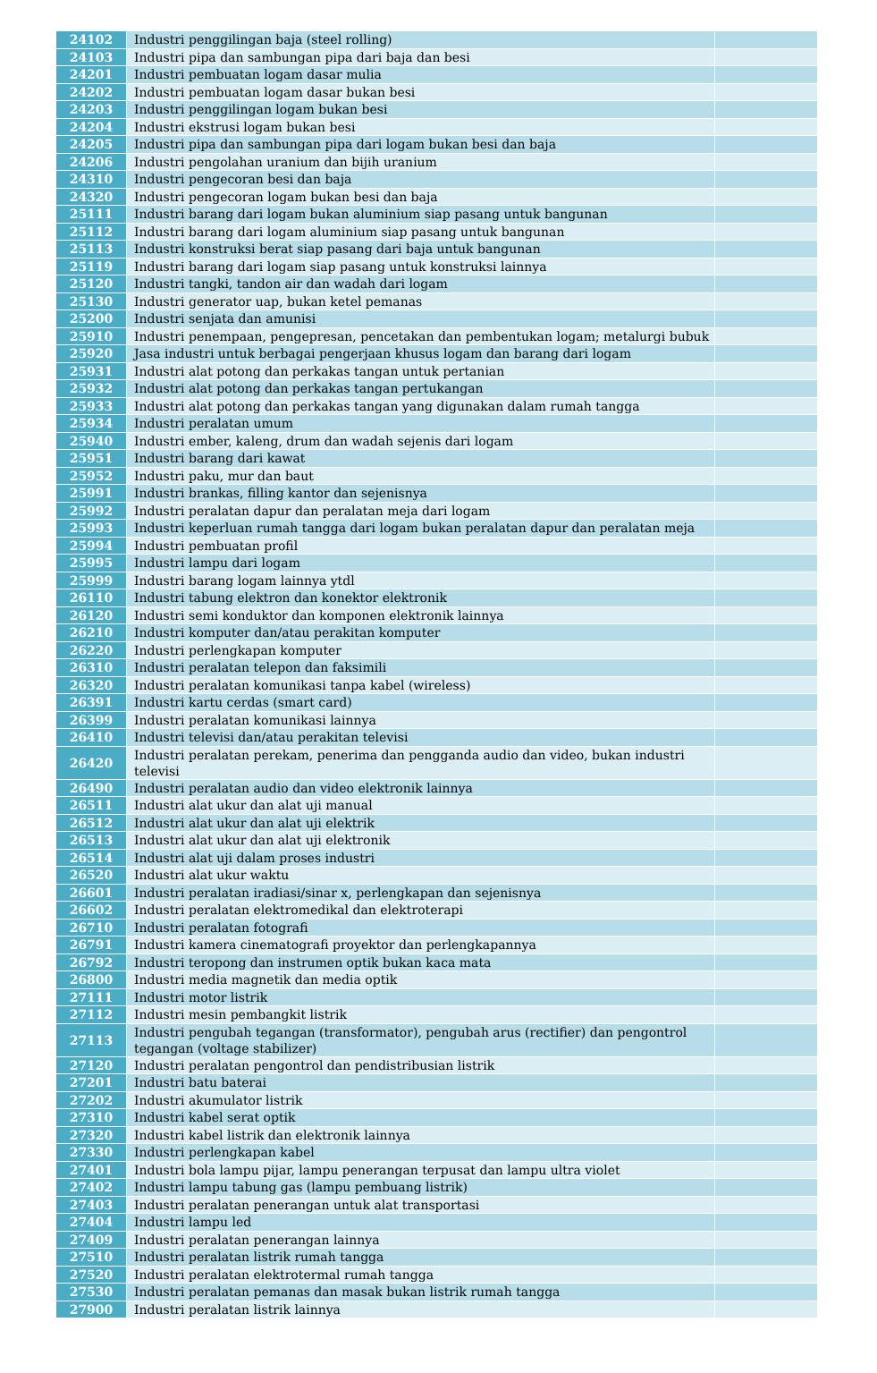| 24102 | Industri penggilingan baja (steel rolling) | |
| 24103 | Industri pipa dan sambungan pipa dari baja dan besi | |
| 24201 | Industri pembuatan logam dasar mulia | |
| 24202 | Industri pembuatan logam dasar bukan besi | |
| 24203 | Industri penggilingan logam bukan besi | |
| 24204 | Industri ekstrusi logam bukan besi | |
| 24205 | Industri pipa dan sambungan pipa dari logam bukan besi dan baja | |
| 24206 | Industri pengolahan uranium dan bijih uranium | |
| 24310 | Industri pengecoran besi dan baja | |
| 24320 | Industri pengecoran logam bukan besi dan baja | |
| 25111 | Industri barang dari logam bukan aluminium siap pasang untuk bangunan | |
| 25112 | Industri barang dari logam aluminium siap pasang untuk bangunan | |
| 25113 | Industri konstruksi berat siap pasang dari baja untuk bangunan | |
| 25119 | Industri barang dari logam siap pasang untuk konstruksi lainnya | |
| 25120 | Industri tangki, tandon air dan wadah dari logam | |
| 25130 | Industri generator uap, bukan ketel pemanas | |
| 25200 | Industri senjata dan amunisi | |
| 25910 | Industri penempaan, pengepresan, pencetakan dan pembentukan logam; metalurgi bubuk | |
| 25920 | Jasa industri untuk berbagai pengerjaan khusus logam dan barang dari logam | |
| 25931 | Industri alat potong dan perkakas tangan untuk pertanian | |
| 25932 | Industri alat potong dan perkakas tangan pertukangan | |
| 25933 | Industri alat potong dan perkakas tangan yang digunakan dalam rumah tangga | |
| 25934 | Industri peralatan umum | |
| 25940 | Industri ember, kaleng, drum dan wadah sejenis dari logam | |
| 25951 | Industri barang dari kawat | |
| 25952 | Industri paku, mur dan baut | |
| 25991 | Industri brankas, filling kantor dan sejenisnya | |
| 25992 | Industri peralatan dapur dan peralatan meja dari logam | |
| 25993 | Industri keperluan rumah tangga dari logam bukan peralatan dapur dan peralatan meja | |
| 25994 | Industri pembuatan profil | |
| 25995 | Industri lampu dari logam | |
| 25999 | Industri barang logam lainnya ytdl | |
| 26110 | Industri tabung elektron dan konektor elektronik | |
| 26120 | Industri semi konduktor dan komponen elektronik lainnya | |
| 26210 | Industri komputer dan/atau perakitan komputer | |
| 26220 | Industri perlengkapan komputer | |
| 26310 | Industri peralatan telepon dan faksimili | |
| 26320 | Industri peralatan komunikasi tanpa kabel (wireless) | |
| 26391 | Industri kartu cerdas (smart card) | |
| 26399 | Industri peralatan komunikasi lainnya | |
| 26410 | Industri televisi dan/atau perakitan televisi | |
| 26420 | Industri peralatan perekam, penerima dan pengganda audio dan video, bukan industri televisi | |
| 26490 | Industri peralatan audio dan video elektronik lainnya | |
| 26511 | Industri alat ukur dan alat uji manual | |
| 26512 | Industri alat ukur dan alat uji elektrik | |
| 26513 | Industri alat ukur dan alat uji elektronik | |
| 26514 | Industri alat uji dalam proses industri | |
| 26520 | Industri alat ukur waktu | |
| 26601 | Industri peralatan iradiasi/sinar x, perlengkapan dan sejenisnya | |
| 26602 | Industri peralatan elektromedikal dan elektroterapi | |
| 26710 | Industri peralatan fotografi | |
| 26791 | Industri kamera cinematografi proyektor dan perlengkapannya | |
| 26792 | Industri teropong dan instrumen optik bukan kaca mata | |
| 26800 | Industri media magnetik dan media optik | |
| 27111 | Industri motor listrik | |
| 27112 | Industri mesin pembangkit listrik | |
| 27113 | Industri pengubah tegangan (transformator), pengubah arus (rectifier) dan pengontrol tegangan (voltage stabilizer) | |
| 27120 | Industri peralatan pengontrol dan pendistribusian listrik | |
| 27201 | Industri batu baterai | |
| 27202 | Industri akumulator listrik | |
| 27310 | Industri kabel serat optik | |
| 27320 | Industri kabel listrik dan elektronik lainnya | |
| 27330 | Industri perlengkapan kabel | |
| 27401 | Industri bola lampu pijar, lampu penerangan terpusat dan lampu ultra violet | |
| 27402 | Industri lampu tabung gas (lampu pembuang listrik) | |
| 27403 | Industri peralatan penerangan untuk alat transportasi | |
| 27404 | Industri lampu led | |
| 27409 | Industri peralatan penerangan lainnya | |
| 27510 | Industri peralatan listrik rumah tangga | |
| 27520 | Industri peralatan elektrotermal rumah tangga | |
| 27530 | Industri peralatan pemanas dan masak bukan listrik rumah tangga | |
| 27900 | Industri peralatan listrik lainnya | |